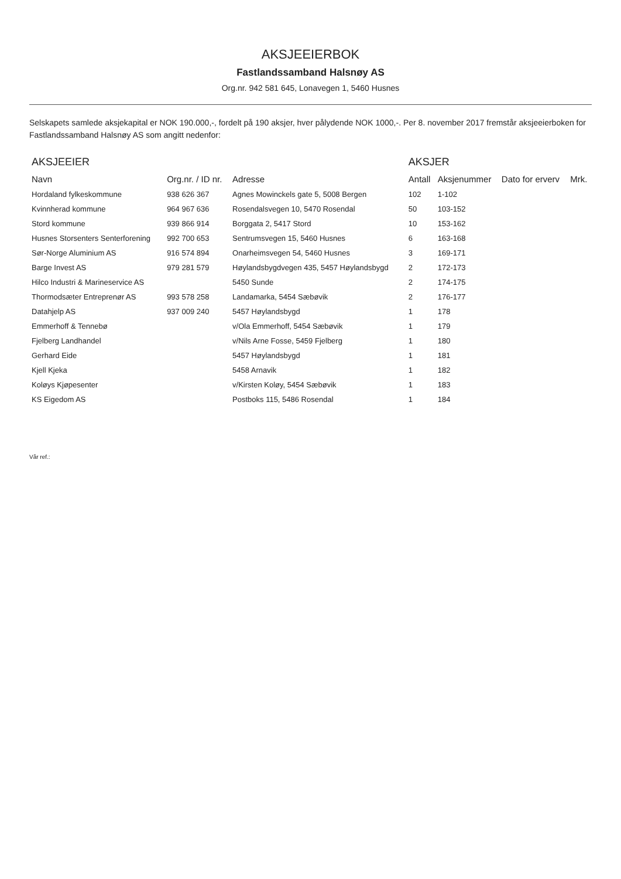AKSJEEIERBOK
Fastlandssamband Halsnøy AS
Org.nr. 942 581 645, Lonavegen 1, 5460 Husnes
Selskapets samlede aksjekapital er NOK 190.000,-, fordelt på 190 aksjer, hver pålydende NOK 1000,-. Per 8. november 2017 fremstår aksjeeierboken for Fastlandssamband Halsnøy AS som angitt nedenfor:
| AKSJEEIER | | | AKSJER | | | |
| --- | --- | --- | --- | --- | --- | --- |
| Navn | Org.nr. / ID nr. | Adresse | Antall | Aksjenummer | Dato for erverv | Mrk. |
| Hordaland fylkeskommune | 938 626 367 | Agnes Mowinckels gate 5, 5008 Bergen | 102 | 1-102 | | |
| Kvinnherad kommune | 964 967 636 | Rosendalsvegen 10, 5470 Rosendal | 50 | 103-152 | | |
| Stord kommune | 939 866 914 | Borggata 2, 5417 Stord | 10 | 153-162 | | |
| Husnes Storsenters Senterforening | 992 700 653 | Sentrumsvegen 15, 5460 Husnes | 6 | 163-168 | | |
| Sør-Norge Aluminium AS | 916 574 894 | Onarheimsvegen 54, 5460 Husnes | 3 | 169-171 | | |
| Barge Invest AS | 979 281 579 | Høylandsbygdvegen 435, 5457 Høylandsbygd | 2 | 172-173 | | |
| Hilco Industri & Marineservice AS | | 5450 Sunde | 2 | 174-175 | | |
| Thormodsæter Entreprenør AS | 993 578 258 | Landamarka, 5454 Sæbøvik | 2 | 176-177 | | |
| Datahjelp AS | 937 009 240 | 5457 Høylandsbygd | 1 | 178 | | |
| Emmerhoff & Tennebø | | v/Ola Emmerhoff, 5454 Sæbøvik | 1 | 179 | | |
| Fjelberg Landhandel | | v/Nils Arne Fosse, 5459 Fjelberg | 1 | 180 | | |
| Gerhard Eide | | 5457 Høylandsbygd | 1 | 181 | | |
| Kjell Kjeka | | 5458 Arnavik | 1 | 182 | | |
| Koløys Kjøpesenter | | v/Kirsten Koløy, 5454 Sæbøvik | 1 | 183 | | |
| KS Eigedom AS | | Postboks 115, 5486 Rosendal | 1 | 184 | | |
Vår ref.: